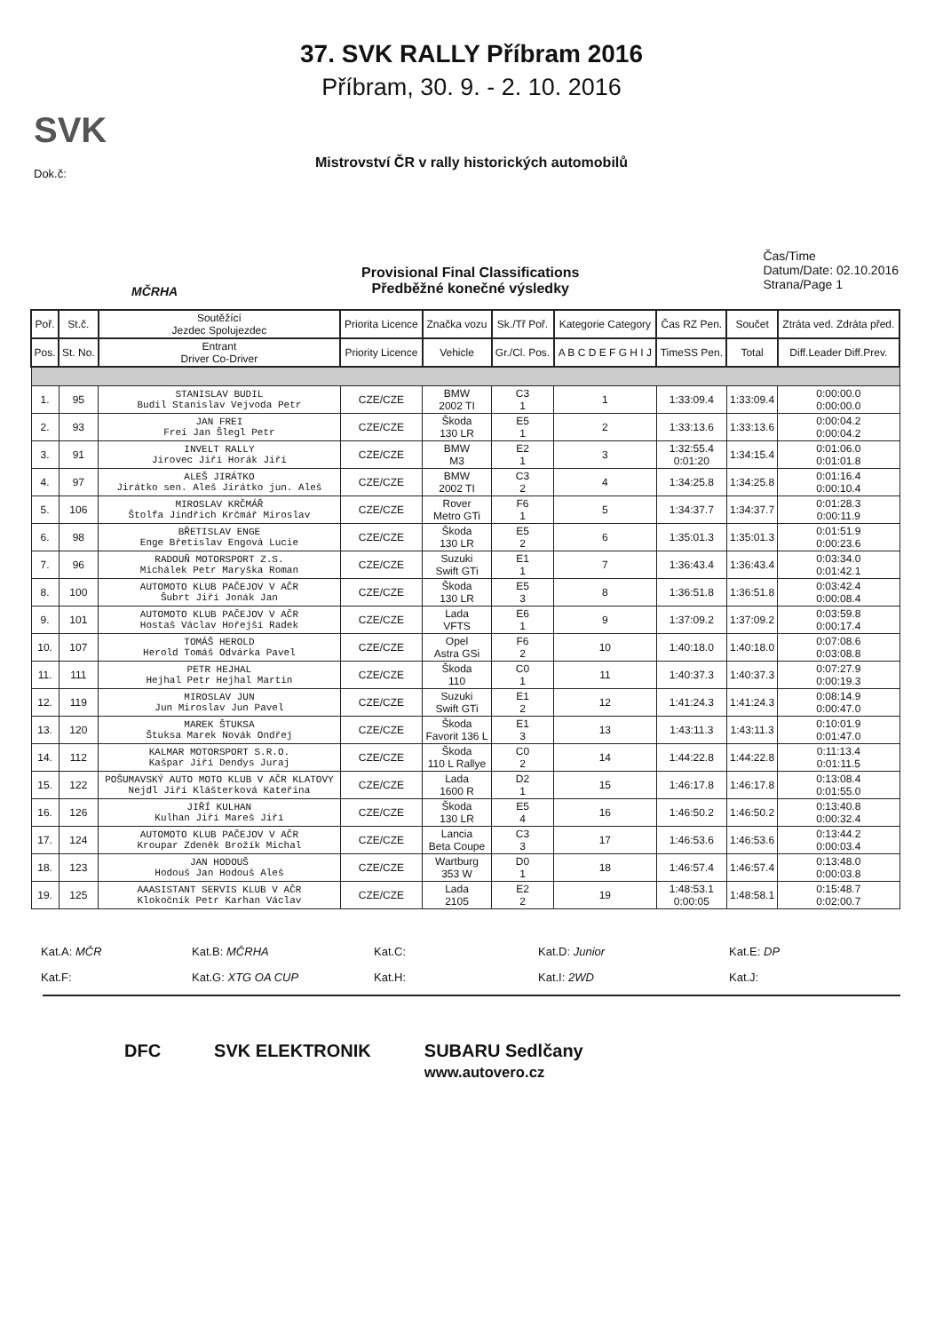37. SVK RALLY Příbram 2016
Příbram, 30. 9. - 2. 10. 2016
Mistrovství ČR v rally historických automobilů
Dok.č:
SVK
MČRHA
Provisional Final Classifications
Předběžné konečné výsledky
Čas/Time
Datum/Date: 02.10.2016
Strana/Page 1
| Poř. | St.č. | Soutěžící Jezdec Spolujezdec | Priorita Licence | Značka vozu | Sk./Tř Poř. | Kategorie Category | Čas RZ Pen. | Součet | Ztráta ved. Zdráta před. |
| --- | --- | --- | --- | --- | --- | --- | --- | --- | --- |
| Pos. | St. No. | Entrant Driver Co-Driver | Priority Licence | Vehicle | Gr./Cl. Pos. | A B C D E F G H I J | TimeSS Pen. | Total | Diff.Leader Diff.Prev. |
| 1. | 95 | STANISLAV BUDIL Budil Stanislav Vejvoda Petr | CZE/CZE | BMW 2002 TI | C3 1 | 1 | 1:33:09.4 | 1:33:09.4 | 0:00:00.0 0:00:00.0 |
| 2. | 93 | JAN FREI Frei Jan Šlegl Petr | CZE/CZE | Škoda 130 LR | E5 1 | 2 | 1:33:13.6 | 1:33:13.6 | 0:00:04.2 0:00:04.2 |
| 3. | 91 | INVELT RALLY Jirovec Jiří Horák Jiří | CZE/CZE | BMW M3 | E2 1 | 3 | 1:32:55.4 0:01:20 | 1:34:15.4 | 0:01:06.0 0:01:01.8 |
| 4. | 97 | ALEŠ JIRÁTKO Jirátko sen. Aleš Jirátko jun. Aleš | CZE/CZE | BMW 2002 TI | C3 2 | 4 | 1:34:25.8 | 1:34:25.8 | 0:01:16.4 0:00:10.4 |
| 5. | 106 | MIROSLAV KRČMÁŘ Štolfa Jindřich Krčmář Miroslav | CZE/CZE | Rover Metro GTi | F6 1 | 5 | 1:34:37.7 | 1:34:37.7 | 0:01:28.3 0:00:11.9 |
| 6. | 98 | BŘETISLAV ENGE Enge Břetislav Engová Lucie | CZE/CZE | Škoda 130 LR | E5 2 | 6 | 1:35:01.3 | 1:35:01.3 | 0:01:51.9 0:00:23.6 |
| 7. | 96 | RADOUŇ MOTORSPORT Z.S. Michálek Petr Maryška Roman | CZE/CZE | Suzuki Swift GTi | E1 1 | 7 | 1:36:43.4 | 1:36:43.4 | 0:03:34.0 0:01:42.1 |
| 8. | 100 | AUTOMOTO KLUB PAČEJOV V AČR Šubrt Jiří Jonák Jan | CZE/CZE | Škoda 130 LR | E5 3 | 8 | 1:36:51.8 | 1:36:51.8 | 0:03:42.4 0:00:08.4 |
| 9. | 101 | AUTOMOTO KLUB PAČEJOV V AČR Hostaš Václav Hořejší Radek | CZE/CZE | Lada VFTS | E6 1 | 9 | 1:37:09.2 | 1:37:09.2 | 0:03:59.8 0:00:17.4 |
| 10. | 107 | TOMÁŠ HEROLD Herold Tomáš Odvárka Pavel | CZE/CZE | Opel Astra GSi | F6 2 | 10 | 1:40:18.0 | 1:40:18.0 | 0:07:08.6 0:03:08.8 |
| 11. | 111 | PETR HEJHAL Hejhal Petr Hejhal Martin | CZE/CZE | Škoda 110 | C0 1 | 11 | 1:40:37.3 | 1:40:37.3 | 0:07:27.9 0:00:19.3 |
| 12. | 119 | MIROSLAV JUN Jun Miroslav Jun Pavel | CZE/CZE | Suzuki Swift GTi | E1 2 | 12 | 1:41:24.3 | 1:41:24.3 | 0:08:14.9 0:00:47.0 |
| 13. | 120 | MAREK ŠTUKSA Štuksa Marek Novák Ondřej | CZE/CZE | Škoda Favorit 136 L | E1 3 | 13 | 1:43:11.3 | 1:43:11.3 | 0:10:01.9 0:01:47.0 |
| 14. | 112 | KALMAR MOTORSPORT S.R.O. Kašpar Jiří Dendys Juraj | CZE/CZE | Škoda 110 L Rallye | C0 2 | 14 | 1:44:22.8 | 1:44:22.8 | 0:11:13.4 0:01:11.5 |
| 15. | 122 | POŠUMAVSKÝ AUTO MOTO KLUB V AČR KLATOVY Nejdl Jiří Klášterková Kateřina | CZE/CZE | Lada 1600 R | D2 1 | 15 | 1:46:17.8 | 1:46:17.8 | 0:13:08.4 0:01:55.0 |
| 16. | 126 | JIŘÍ KULHAN Kulhan Jiří Mareš Jiří | CZE/CZE | Škoda 130 LR | E5 4 | 16 | 1:46:50.2 | 1:46:50.2 | 0:13:40.8 0:00:32.4 |
| 17. | 124 | AUTOMOTO KLUB PAČEJOV V AČR Kroupar Zdeněk Brožík Michal | CZE/CZE | Lancia Beta Coupe | C3 3 | 17 | 1:46:53.6 | 1:46:53.6 | 0:13:44.2 0:00:03.4 |
| 18. | 123 | JAN HODOUŠ Hodouš Jan Hodouš Aleš | CZE/CZE | Wartburg 353 W | D0 1 | 18 | 1:46:57.4 | 1:46:57.4 | 0:13:48.0 0:00:03.8 |
| 19. | 125 | AAASISTANT SERVIS KLUB V AČR Klokočník Petr Karhan Václav | CZE/CZE | Lada 2105 | E2 2 | 19 | 1:48:53.1 0:00:05 | 1:48:58.1 | 0:15:48.7 0:02:00.7 |
Kat.A: MČR
Kat.B: MČRHA
Kat.C:
Kat.D: Junior
Kat.E: DP
Kat.F:
Kat.G: XTG OA CUP
Kat.H:
Kat.I: 2WD
Kat.J:
DFC SVK ELEKTRONIK SUBARU Sedlčany
www.autovero.cz